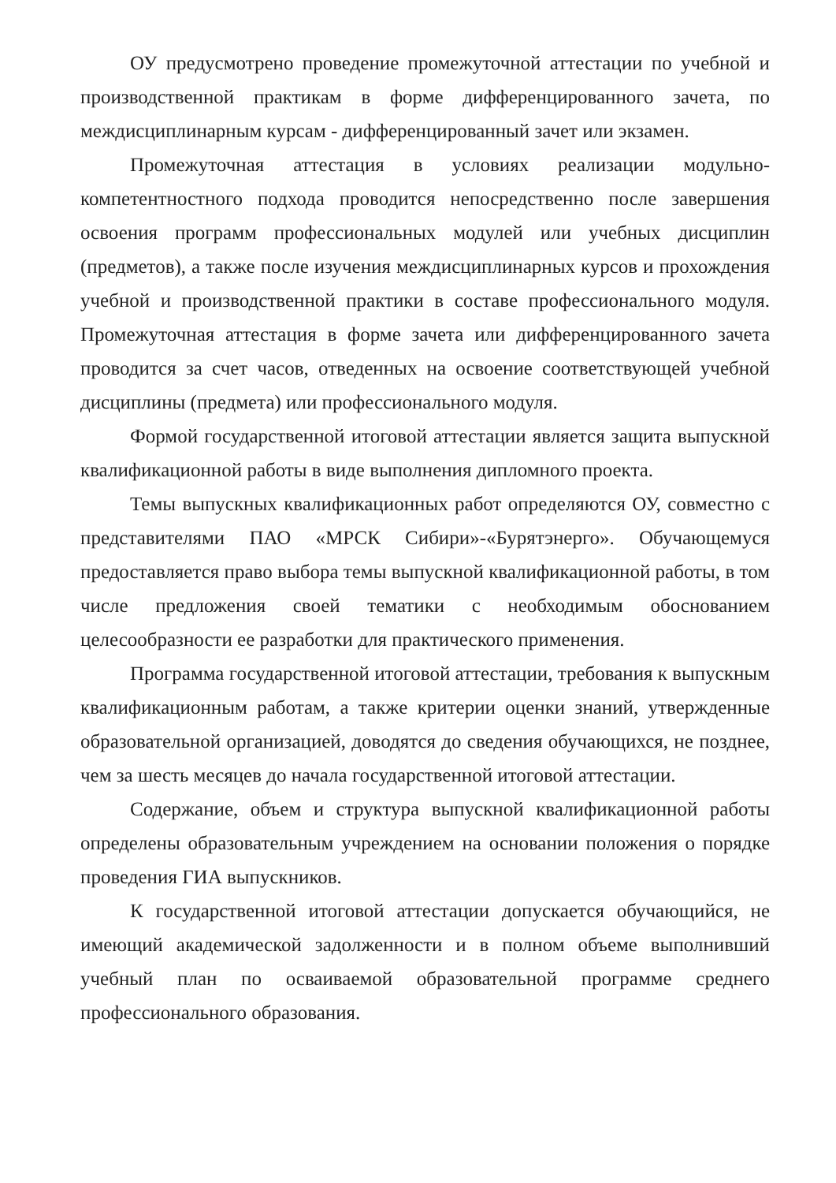ОУ предусмотрено проведение промежуточной аттестации по учебной и производственной практикам в форме дифференцированного зачета, по междисциплинарным курсам - дифференцированный зачет или экзамен.
Промежуточная аттестация в условиях реализации модульно-компетентностного подхода проводится непосредственно после завершения освоения программ профессиональных модулей или учебных дисциплин (предметов), а также после изучения междисциплинарных курсов и прохождения учебной и производственной практики в составе профессионального модуля. Промежуточная аттестация в форме зачета или дифференцированного зачета проводится за счет часов, отведенных на освоение соответствующей учебной дисциплины (предмета) или профессионального модуля.
Формой государственной итоговой аттестации является защита выпускной квалификационной работы в виде выполнения дипломного проекта.
Темы выпускных квалификационных работ определяются ОУ, совместно с представителями ПАО «МРСК Сибири»-«Бурятэнерго». Обучающемуся предоставляется право выбора темы выпускной квалификационной работы, в том числе предложения своей тематики с необходимым обоснованием целесообразности ее разработки для практического применения.
Программа государственной итоговой аттестации, требования к выпускным квалификационным работам, а также критерии оценки знаний, утвержденные образовательной организацией, доводятся до сведения обучающихся, не позднее, чем за шесть месяцев до начала государственной итоговой аттестации.
Содержание, объем и структура выпускной квалификационной работы определены образовательным учреждением на основании положения о порядке проведения ГИА выпускников.
К государственной итоговой аттестации допускается обучающийся, не имеющий академической задолженности и в полном объеме выполнивший учебный план по осваиваемой образовательной программе среднего профессионального образования.